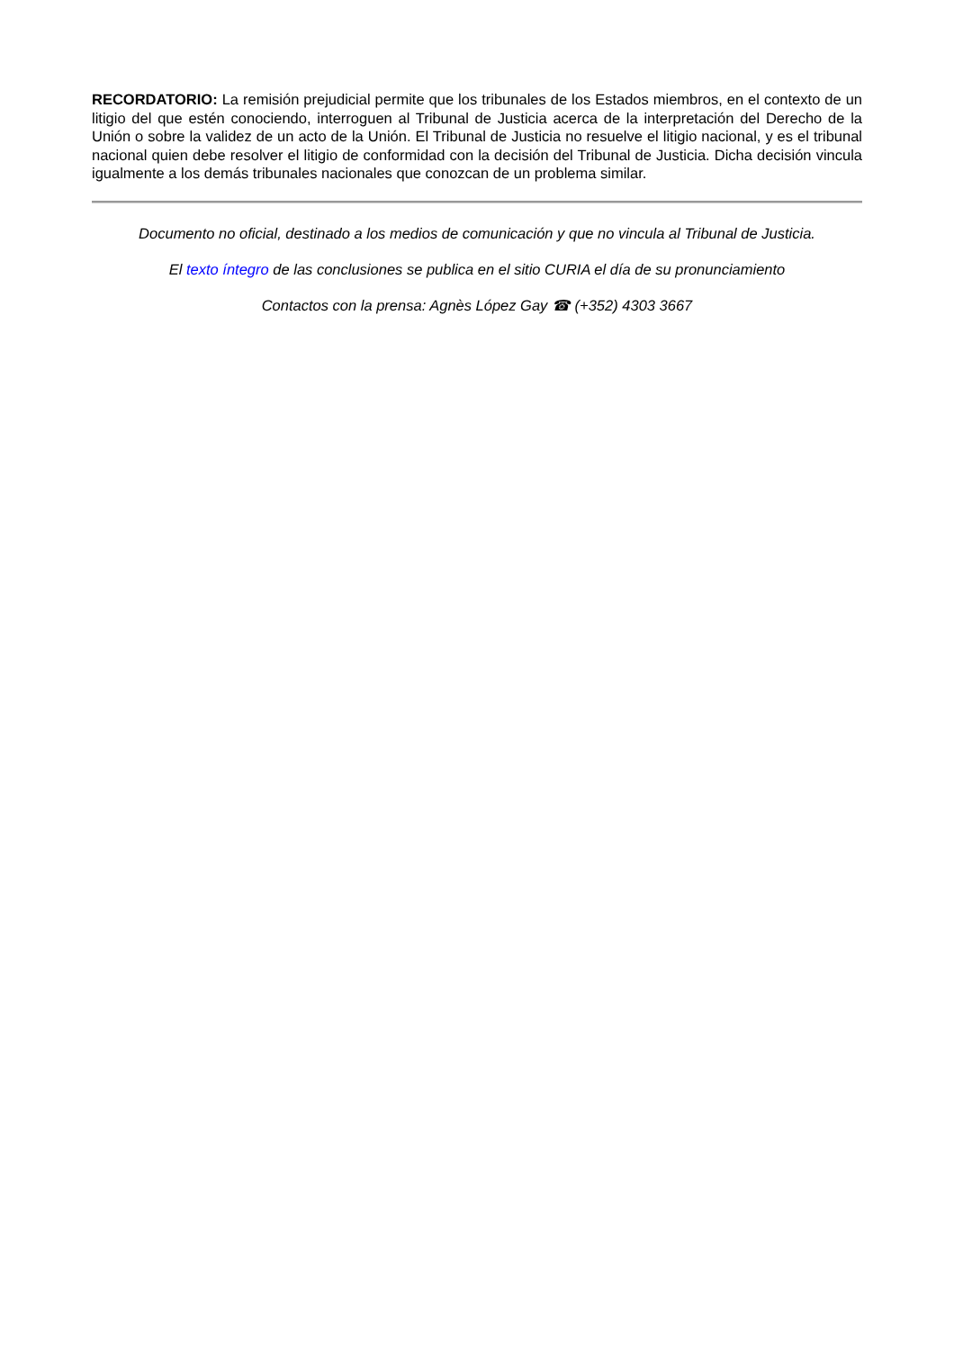RECORDATORIO: La remisión prejudicial permite que los tribunales de los Estados miembros, en el contexto de un litigio del que estén conociendo, interroguen al Tribunal de Justicia acerca de la interpretación del Derecho de la Unión o sobre la validez de un acto de la Unión. El Tribunal de Justicia no resuelve el litigio nacional, y es el tribunal nacional quien debe resolver el litigio de conformidad con la decisión del Tribunal de Justicia. Dicha decisión vincula igualmente a los demás tribunales nacionales que conozcan de un problema similar.
Documento no oficial, destinado a los medios de comunicación y que no vincula al Tribunal de Justicia.
El texto íntegro de las conclusiones se publica en el sitio CURIA el día de su pronunciamiento
Contactos con la prensa: Agnès López Gay ☎ (+352) 4303 3667